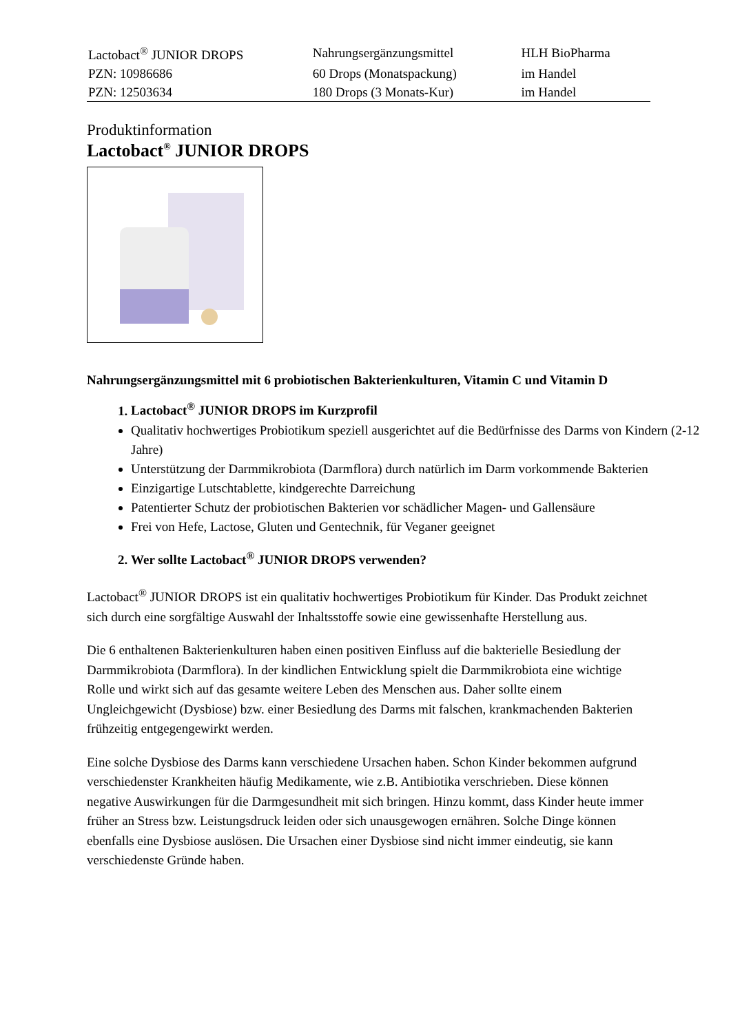| Lactobact<sup>®</sup> JUNIOR DROPS | Nahrungsergänzungsmittel | HLH BioPharma |
| PZN: 10986686 | 60 Drops (Monatspackung) | im Handel |
| PZN: 12503634 | 180 Drops (3 Monats-Kur) | im Handel |
Produktinformation
Lactobact<sup>®</sup> JUNIOR DROPS
Nahrungsergänzungsmittel mit 6 probiotischen Bakterienkulturen, Vitamin C und Vitamin D
1. Lactobact<sup>®</sup> JUNIOR DROPS im Kurzprofil
Qualitativ hochwertiges Probiotikum speziell ausgerichtet auf die Bedürfnisse des Darms von Kindern (2-12 Jahre)
Unterstützung der Darmmikrobiota (Darmflora) durch natürlich im Darm vorkommende Bakterien
Einzigartige Lutschtablette, kindgerechte Darreichung
Patentierter Schutz der probiotischen Bakterien vor schädlicher Magen- und Gallensäure
Frei von Hefe, Lactose, Gluten und Gentechnik, für Veganer geeignet
2. Wer sollte Lactobact<sup>®</sup> JUNIOR DROPS verwenden?
Lactobact<sup>®</sup> JUNIOR DROPS ist ein qualitativ hochwertiges Probiotikum für Kinder. Das Produkt zeichnet sich durch eine sorgfältige Auswahl der Inhaltsstoffe sowie eine gewissenhafte Herstellung aus.
Die 6 enthaltenen Bakterienkulturen haben einen positiven Einfluss auf die bakterielle Besiedlung der Darmmikrobiota (Darmflora). In der kindlichen Entwicklung spielt die Darmmikrobiota eine wichtige Rolle und wirkt sich auf das gesamte weitere Leben des Menschen aus. Daher sollte einem Ungleichgewicht (Dysbiose) bzw. einer Besiedlung des Darms mit falschen, krankmachenden Bakterien frühzeitig entgegengewirkt werden.
Eine solche Dysbiose des Darms kann verschiedene Ursachen haben. Schon Kinder bekommen aufgrund verschiedenster Krankheiten häufig Medikamente, wie z.B. Antibiotika verschrieben. Diese können negative Auswirkungen für die Darmgesundheit mit sich bringen. Hinzu kommt, dass Kinder heute immer früher an Stress bzw. Leistungsdruck leiden oder sich unausgewogen ernähren. Solche Dinge können ebenfalls eine Dysbiose auslösen. Die Ursachen einer Dysbiose sind nicht immer eindeutig, sie kann verschiedenste Gründe haben.